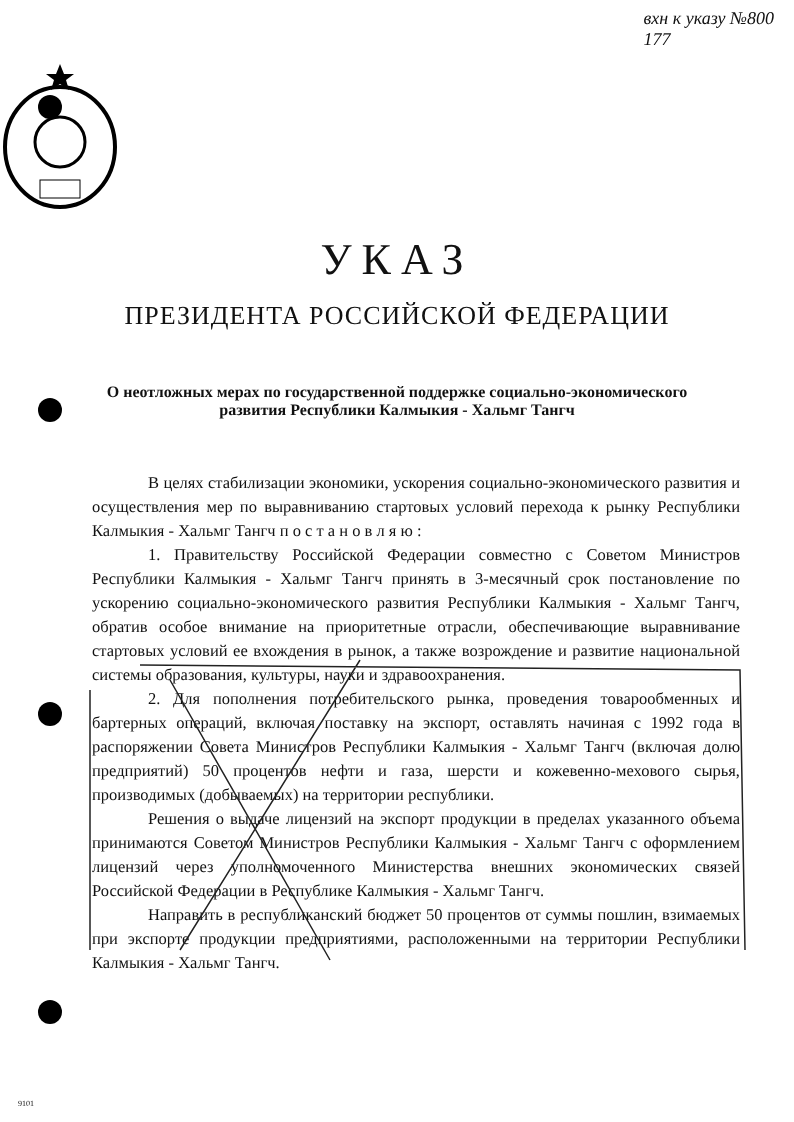вхн к указу №800
177
УКАЗ
ПРЕЗИДЕНТА РОССИЙСКОЙ ФЕДЕРАЦИИ
О неотложных мерах по государственной поддержке социально-экономического развития Республики Калмыкия - Хальмг Тангч
В целях стабилизации экономики, ускорения социально-экономического развития и осуществления мер по выравниванию стартовых условий перехода к рынку Республики Калмыкия - Хальмг Тангч п о с т а н о в л я ю :
1. Правительству Российской Федерации совместно с Советом Министров Республики Калмыкия - Хальмг Тангч принять в 3-месячный срок постановление по ускорению социально-экономического развития Республики Калмыкия - Хальмг Тангч, обратив особое внимание на приоритетные отрасли, обеспечивающие выравнивание стартовых условий ее вхождения в рынок, а также возрождение и развитие национальной системы образования, культуры, науки и здравоохранения.
2. Для пополнения потребительского рынка, проведения товарообменных и бартерных операций, включая поставку на экспорт, оставлять начиная с 1992 года в распоряжении Совета Министров Республики Калмыкия - Хальмг Тангч (включая долю предприятий) 50 процентов нефти и газа, шерсти и кожевенно-мехового сырья, производимых (добываемых) на территории республики.
Решения о выдаче лицензий на экспорт продукции в пределах указанного объема принимаются Советом Министров Республики Калмыкия - Хальмг Тангч с оформлением лицензий через уполномоченного Министерства внешних экономических связей Российской Федерации в Республике Калмыкия - Хальмг Тангч.
Направить в республиканский бюджет 50 процентов от суммы пошлин, взимаемых при экспорте продукции предприятиями, расположенными на территории Республики Калмыкия - Хальмг Тангч.
9101